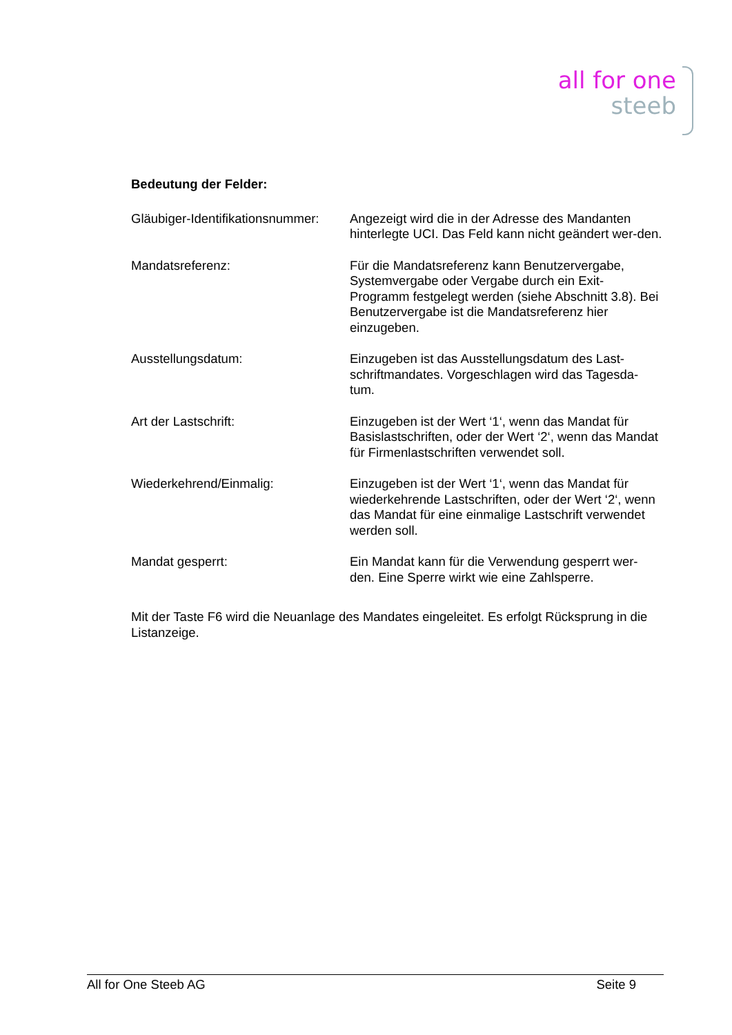all for one
steeb
Bedeutung der Felder:
Gläubiger-Identifikationsnummer:
Angezeigt wird die in der Adresse des Mandanten hinterlegte UCI. Das Feld kann nicht geändert wer-den.
Mandatsreferenz: Für die Mandatsreferenz kann Benutzervergabe, Systemvergabe oder Vergabe durch ein Exit-Programm festgelegt werden (siehe Abschnitt 3.8). Bei Benutzervergabe ist die Mandatsreferenz hier einzugeben.
Ausstellungsdatum: Einzugeben ist das Ausstellungsdatum des Last-schriftmandates. Vorgeschlagen wird das Tagesda-tum.
Art der Lastschrift: Einzugeben ist der Wert ‘1‘, wenn das Mandat für Basislastschriften, oder der Wert ‘2‘, wenn das Mandat für Firmenlastschriften verwendet soll.
Wiederkehrend/Einmalig: Einzugeben ist der Wert ‘1‘, wenn das Mandat für wiederkehrende Lastschriften, oder der Wert ‘2‘, wenn das Mandat für eine einmalige Lastschrift verwendet werden soll.
Mandat gesperrt: Ein Mandat kann für die Verwendung gesperrt wer-den. Eine Sperre wirkt wie eine Zahlsperre.
Mit der Taste F6 wird die Neuanlage des Mandates eingeleitet. Es erfolgt Rücksprung in die Listanzeige.
All for One Steeb AG Seite 9